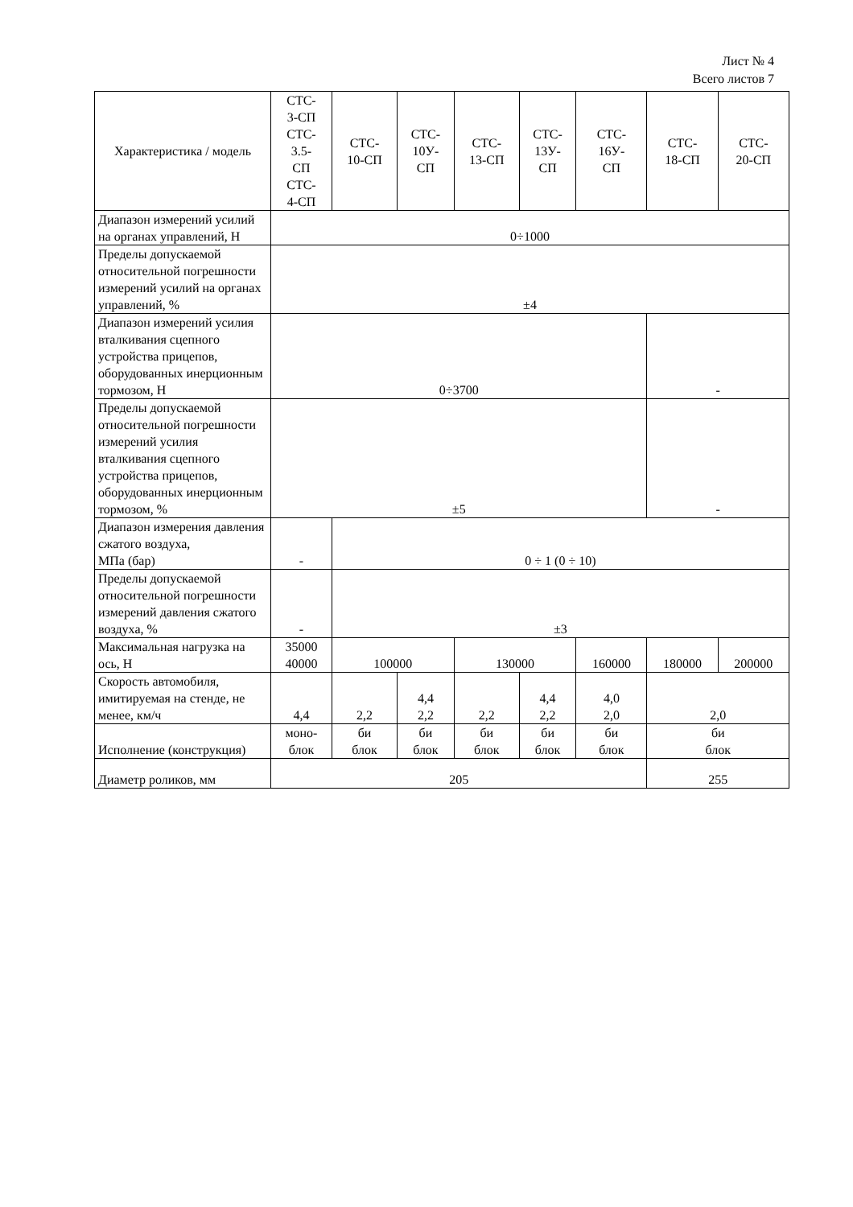Лист № 4
Всего листов 7
| Характеристика / модель | СТС- 3-СП СТС- 3.5- СП СТС- 4-СП | СТС- 10-СП | СТС- 10У- СП | СТС- 13-СП | СТС- 13У- СП | СТС- 16У- СП | СТС- 18-СП | СТС- 20-СП |
| Диапазон измерений усилий на органах управлений, Н | 0÷1000 | | | | | | | |
| Пределы допускаемой относительной погрешности измерений усилий на органах управлений, % | ±4 | | | | | | | |
| Диапазон измерений усилия вталкивания сцепного устройства прицепов, оборудованных инерционным тормозом, Н | 0÷3700 | | | | | | - | |
| Пределы допускаемой относительной погрешности измерений усилия вталкивания сцепного устройства прицепов, оборудованных инерционным тормозом, % | ±5 | | | | | | - | |
| Диапазон измерения давления сжатого воздуха, МПа (бар) | - | 0 ÷ 1 (0 ÷ 10) | | | | | | |
| Пределы допускаемой относительной погрешности измерений давления сжатого воздуха, % | - | ±3 | | | | | | |
| Максимальная нагрузка на ось, Н | 35000 40000 | 100000 | | 130000 | | 160000 | 180000 | 200000 |
| Скорость автомобиля, имитируемая на стенде, не менее, км/ч | 4,4 | 2,2 | 4,4 2,2 | 2,2 | 4,4 2,2 | 4,0 2,0 | 2,0 | |
| Исполнение (конструкция) | моно- блок | би блок | би блок | би блок | би блок | би блок | би блок | |
| Диаметр роликов, мм | 205 | | | | | | 255 | |